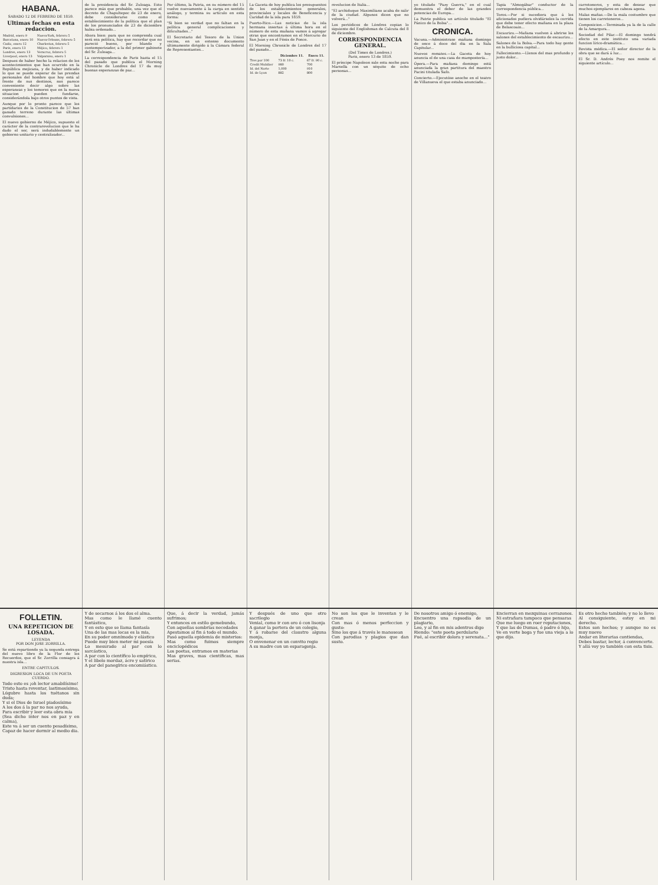HABANA.
SABADO 12 DE FEBRERO DE 1859.
Ultimas fechas en esta redaccion.
| Madrid, enero 9 | Nueva-York, febrero 5 |
| Barcelona, enero 10 | Nueva-Orleans, febrero 5 |
| Cadiz, enero 12 | Charleston, febrero 5 |
| Paris, enero 13 | Méjico, febrero 1 |
| Londres, enero 13 | Veracruz, febrero 5 |
| Liverpool, enero 13 | Valparaiso, enero 1 |
Despues de haber hecho la relacion de los acontecimientos que han ocurrido en la República mejicana, y de haber indicado lo que se puede esperar de las prendas personales del hombre que hoy está al frente de sus destinos, nos parece conveniente decir algo sobre las esperanzas y los temores que en la nueva situacion pueden fundarse, considerándola bajo otros puntos de vista.
Aunque por lo pronto parece que los partidarios de la Constitucion de 57 han ganado terreno durante las últimas convulsiones...
El nuevo gobierno de Méjico, supuesto el carácter de la contrarevolucion que le ha dado el ser, será indudablemente un gobierno unitario y centralizador...
de la presidencia del Sr. Zuloaga. Esto parece más que probable, una vez que el decreto de Chapultepec de 23 de enero, debe considerarse como el establecimiento de la política que el plan de los pronunciados de 23 de diciembre habia ordenado...
Ahora bien: para que se comprenda cual será esa política, hay que recordar que no pareció bueno, por blando y contemporizador, a la del primer gabinete del Sr. Zuloaga...
La correspondencia de Paris hasta el 15 del pasado que publica el Morning Chronicle de Londres del 17 da muy buenas esperanzas de paz...
Por último, la Patria, en su número del 15 vuelve nuevamente á la carga en sentido análogo, y termina su artículo en esta forma:
"Si bien se verdad que no faltan en la política general complicaciones y dificultades..."
El Secretario del Tesoro de la Union vecina, en un estenso documento últimamente dirigido á la Cámara federal de Representantes...
La Gaceta de hoy publica los presupuestos de los establecimientos generales, provinciales y locales de Beneficencia y Caridad de la isla para 1859.
Puerto-Rico.—Las noticias de la isla hermana insertas á última hora en el número de esta mañana vamos á agregar otras que encontramos en el Mercurio de San Juan y en el Fénix de Ponce.
El Morning Chronicle de Londres del 17 del pasado...
| | Diciembre 11. | Enero 11. |
| --- | --- | --- |
| Tres por 100 | 73 fr. 10 c. | 67 fr. 90 c. |
| Credit Mobilier | 980 | 700 |
| Id. del Norte | 1,000 | 910 |
| Id. de Lyon | 882 | 800 |
revolucion de Italia...
"El archiduque Maximiliano acaba de salir de la ciudad. Algunos dicen que no volverá..."
Los periódicos de Lóndres copian lo siguiente del Englishman de Calcuta del 8 de diciembre.
CORRESPONDENCIA GENERAL.
(Del Times de Londres.)
Paris, enero 13 de 1859.
El príncipe Napoleon sale esta noche para Marsella con un séquito de ocho personas...
yo titulado "Pazy Guerra," en el cual demuestra el deber de las grandes potencias de Europa...
La Patrie publica un artículo titulado "El Pánico de la Bolsa"...
CRONICA.
Vacuna.—Administrase mañana domingo de once á doce del dia en la Sala Capitular...
Nuevos remates.—La Gaceta de hoy anuncia el de una casa de mampostería...
Ópera.—Para mañana domingo está anunciada la gran partitura del maestro Pacini titulada Safo.
Concierto.—Ejecutóse anoche en el teatro de Villanueva el que estaba anunciado...
Tapia "Almogábar" conductor de la correspondencia pública...
Toros.—Por si sucediera que á los aficionados pudiera olvidárseles la corrida que debe tener efecto mañana en la plaza de Belascoain...
Escaurizu.—Mañana vuelven á abrirse los salones del establecimiento de escaurizu...
Salones de la Bolsa.—Para todo hay gente en la bulliciosa capital...
Fallecimiento.—Llenos del mas profundo y justo dolor...
carretoneros, y esta de desear que muchos ejemplares en cabeza agena.
Malas mañas.—De la mala costumbre que tienen los carretoneros...
Composicion.—Terminada ya la de la calle de la Amargura...
Sociedad del Pilar.—El domingo tendrá efecto en este instituto una variada funcion lírico-dramática...
Revista médica.—El señor director de la obra que se dará á luz...
El Sr. D. Andrés Poey nos remite el siguiente artículo...
FOLLETIN.
UNA REPETICION DE LOSADA.
LEYENDA
POR DON JOSE ZORRILLA.
Se está repartiendo ya la segunda entrega del nuevo libro de la Flor de los Recuerdos, que el Sr. Zorrilla consagra á nuestra isla...
ENTRE CAPITULOS.
DIGRESION LOCA DE UN POETA CUERDO.
Todo esto es ¡oh lector amabilísimo!
Tristo hasta reventar, lastimosísimo,
Lúgubre hasta los tuétanos sin duda;
Y si el Dios de Israel piadosísimo
A los dos á la par no nos ayuda,
Para escribir y leer esta obra mia
(Sea dicho inter nos en paz y en calma),
Este va á ser un cuento pesadísimo,
Capaz de hacer dormir al medio dia.
Y de secarnos á los dos el alma.
Mas como le llamé cuento fantástico,
Y en esto que se llama fantasía
Una de las mas locas es la mia,
En su poder omnímodo y elástico
Puede muy bien meter mi poesía
Lo mesurado al par con lo sarcástico,
A par con lo científico lo empírico,
Y el libelo mordaz, ácre y satírico
A par del panegírico encomiástico.
Que, á decir la verdad, jamás sufrimos;
Y entonces en estilo gemebundo,
Con aquellas sombrías necedades
Apestamos al fin á todo el mundo.
Pasó aquella epidemia de misterios:
Mas como fuimos siempre enciclopédicos
Los poetas, entramos en materias
Mas graves, mas científicas, mas serias.
Y después de uno que otro sacrilegio
Venial, como ir con oro ó con lisonja
A ganar la portera de un colegio,
Y á robarse del claustro alguna monja,
O envenenar en un convito regio
A su madre con un esparagonja.
No son los que le inventan y le crean
Con mas ó menos perfeccion y gusto:
Sino los que á través le manosean
Con parodias y plagios que dan susto.
De nosotros amigo ó enemigo,
Encuentro una rapsodia de un plagiario,
Leo, y al fin en mis adentros digo
Riendo: "este poeta perdulario
Fué, al escribir dolora y serenata..."
Encierran en mezquinas cerrazones.
Ni estrañara tampoco que pensaras
Que me luego en roer reputaciones,
Y que las de Dumas, ó padre ó hijo,
Ve en verte boga y fue una vieja a lo que dijo.
Es otro hecho también; y no lo llevo
Al consiguiente, estoy en mi derecho.
Estos son hechos; y aunque no es muy nuevo
Andar en literarias contiendas,
Debes bastar, lector, á convencerte.
Y allá voy yo también con esta tisis.